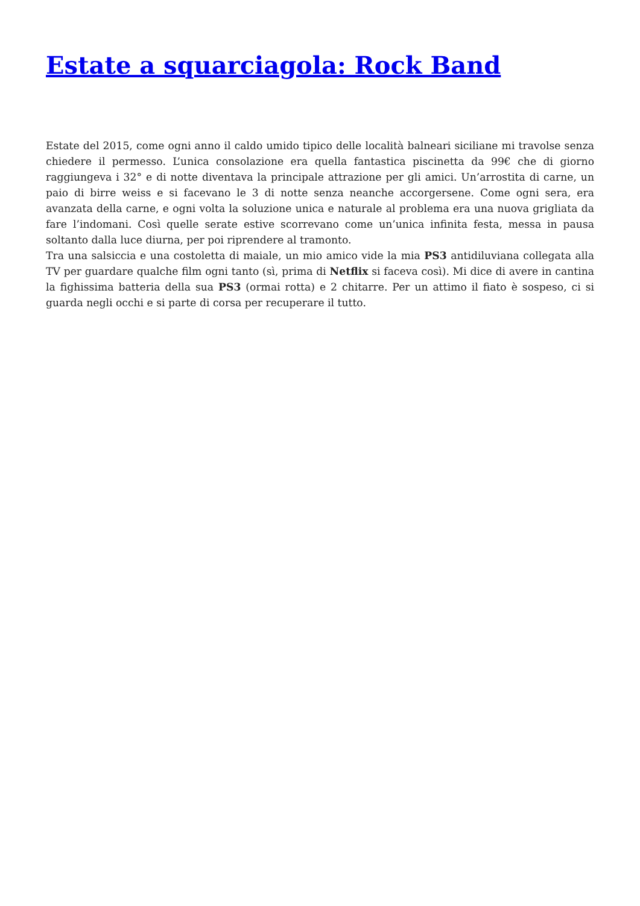Estate a squarciagola: Rock Band
Estate del 2015, come ogni anno il caldo umido tipico delle località balneari siciliane mi travolse senza chiedere il permesso. L’unica consolazione era quella fantastica piscinetta da 99€ che di giorno raggiungeva i 32° e di notte diventava la principale attrazione per gli amici. Un’arrostita di carne, un paio di birre weiss e si facevano le 3 di notte senza neanche accorgersene. Come ogni sera, era avanzata della carne, e ogni volta la soluzione unica e naturale al problema era una nuova grigliata da fare l’indomani. Così quelle serate estive scorrevano come un’unica infinita festa, messa in pausa soltanto dalla luce diurna, per poi riprendere al tramonto.
Tra una salsiccia e una costoletta di maiale, un mio amico vide la mia PS3 antidiluviana collegata alla TV per guardare qualche film ogni tanto (sì, prima di Netflix si faceva così). Mi dice di avere in cantina la fighissima batteria della sua PS3 (ormai rotta) e 2 chitarre. Per un attimo il fiato è sospeso, ci si guarda negli occhi e si parte di corsa per recuperare il tutto.